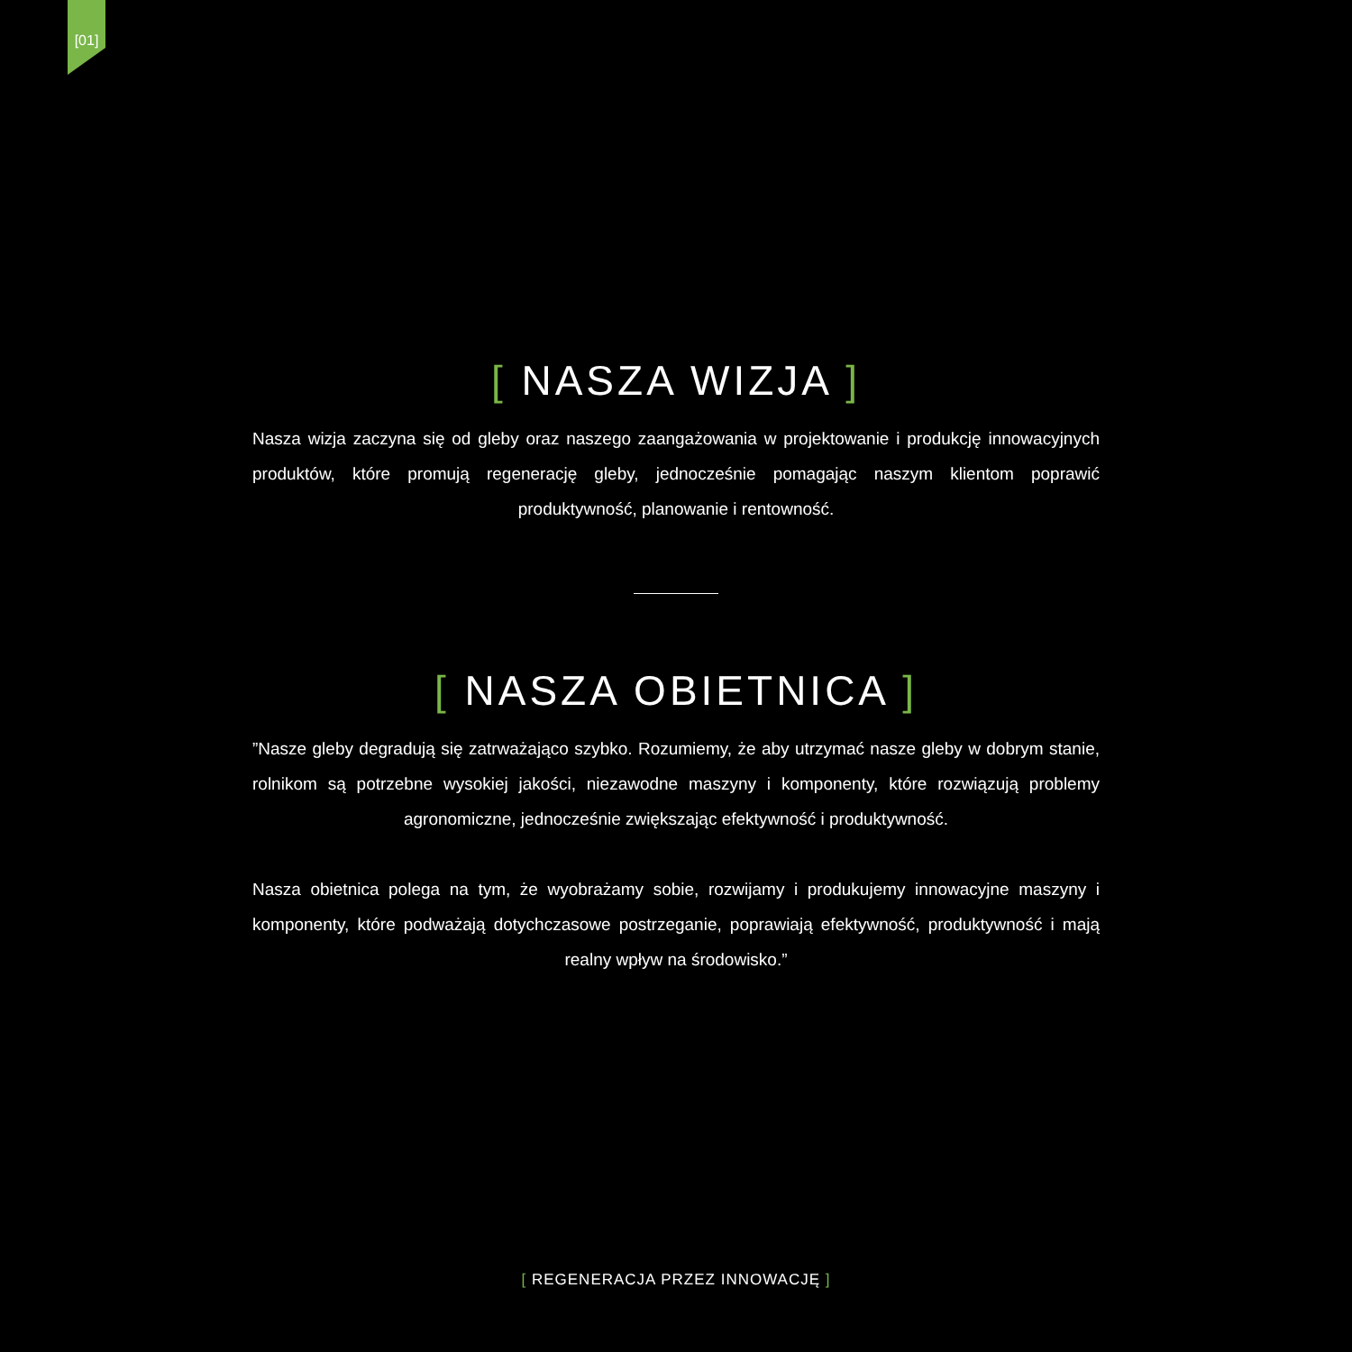[01]
[ NASZA WIZJA ]
Nasza wizja zaczyna się od gleby oraz naszego zaangażowania w projektowanie i produkcję innowacyjnych produktów, które promują regenerację gleby, jednocześnie pomagając naszym klientom poprawić produktywność, planowanie i rentowność.
[ NASZA OBIETNICA ]
”Nasze gleby degradują się zatrważająco szybko. Rozumiemy, że aby utrzymać nasze gleby w dobrym stanie, rolnikom są potrzebne wysokiej jakości, niezawodne maszyny i komponenty, które rozwiązują problemy agronomiczne, jednocześnie zwiększając efektywność i produktywność.
Nasza obietnica polega na tym, że wyobrażamy sobie, rozwijamy i produkujemy innowacyjne maszyny i komponenty, które podważają dotychczasowe postrzeganie, poprawiają efektywność, produktywność i mają realny wpływ na środowisko.”
[ REGENERACJA PRZEZ INNOWACJĘ ]